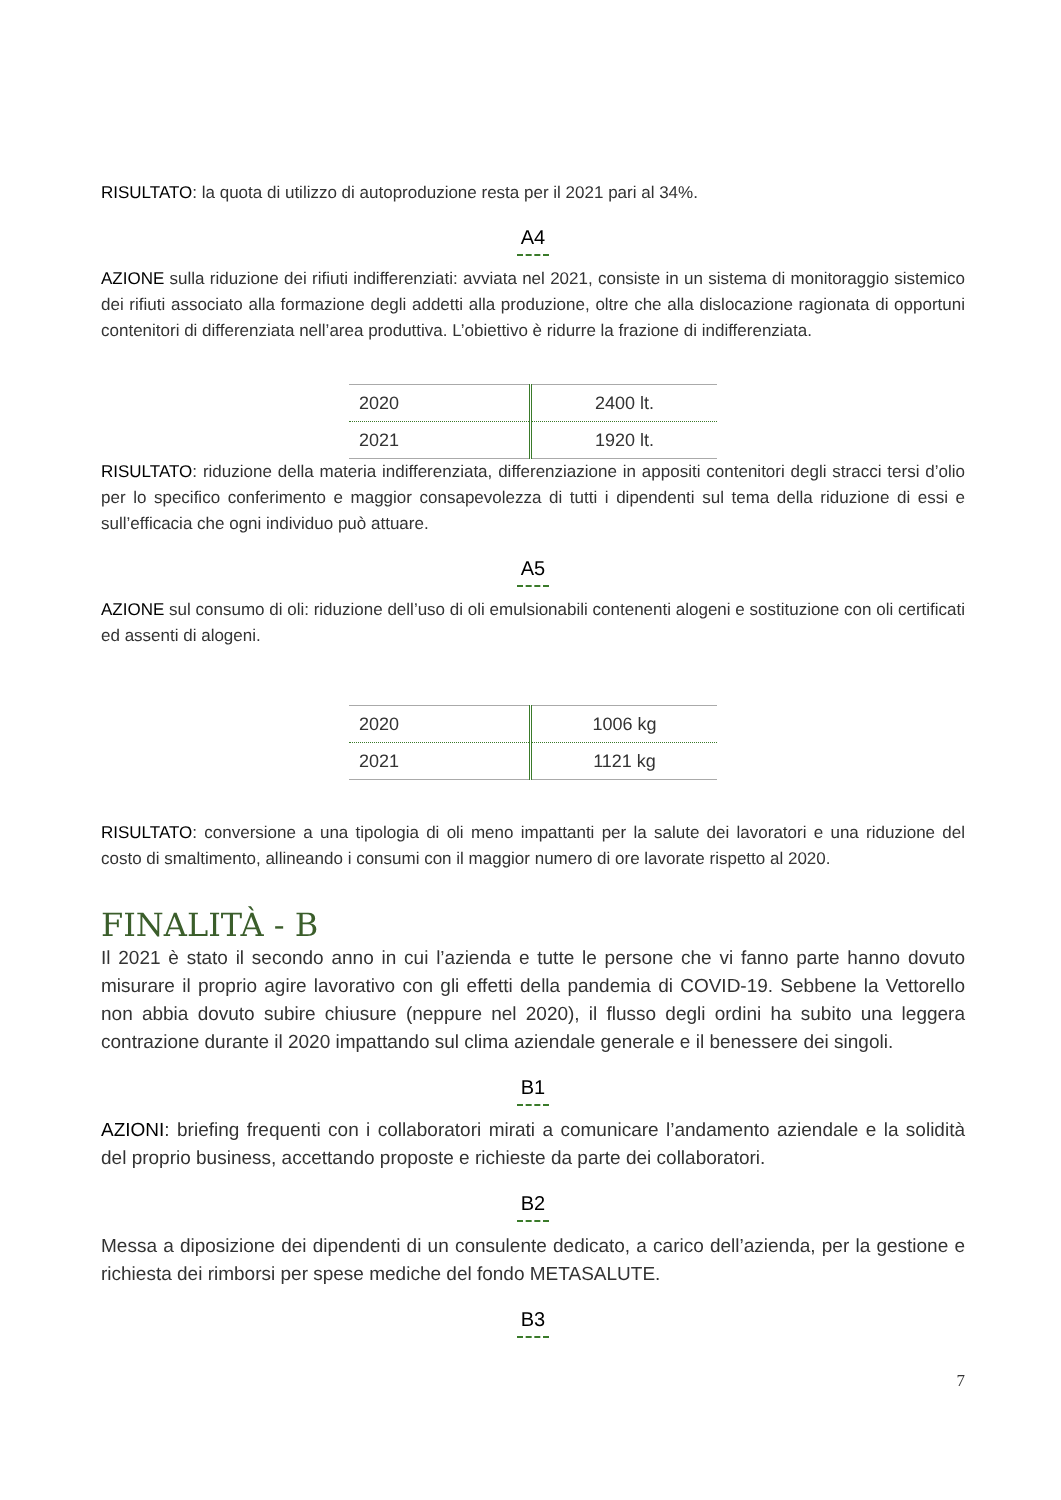RISULTATO: la quota di utilizzo di autoproduzione resta per il 2021 pari al 34%.
A4
AZIONE sulla riduzione dei rifiuti indifferenziati: avviata nel 2021, consiste in un sistema di monitoraggio sistemico dei rifiuti associato alla formazione degli addetti alla produzione, oltre che alla dislocazione ragionata di opportuni contenitori di differenziata nell’area produttiva. L’obiettivo è ridurre la frazione di indifferenziata.
| 2020 | 2400 lt. |
| 2021 | 1920 lt. |
RISULTATO: riduzione della materia indifferenziata, differenziazione in appositi contenitori degli stracci tersi d’olio per lo specifico conferimento e maggior consapevolezza di tutti i dipendenti sul tema della riduzione di essi e sull’efficacia che ogni individuo può attuare.
A5
AZIONE sul consumo di oli: riduzione dell’uso di oli emulsionabili contenenti alogeni e sostituzione con oli certificati ed assenti di alogeni.
| 2020 | 1006 kg |
| 2021 | 1121 kg |
RISULTATO: conversione a una tipologia di oli meno impattanti per la salute dei lavoratori e una riduzione del costo di smaltimento, allineando i consumi con il maggior numero di ore lavorate rispetto al 2020.
FINALITÀ - B
Il 2021 è stato il secondo anno in cui l’azienda e tutte le persone che vi fanno parte hanno dovuto misurare il proprio agire lavorativo con gli effetti della pandemia di COVID-19. Sebbene la Vettorello non abbia dovuto subire chiusure (neppure nel 2020), il flusso degli ordini ha subito una leggera contrazione durante il 2020 impattando sul clima aziendale generale e il benessere dei singoli.
B1
AZIONI: briefing frequenti con i collaboratori mirati a comunicare l’andamento aziendale e la solidità del proprio business, accettando proposte e richieste da parte dei collaboratori.
B2
Messa a diposizione dei dipendenti di un consulente dedicato, a carico dell’azienda, per la gestione e richiesta dei rimborsi per spese mediche del fondo METASALUTE.
B3
7